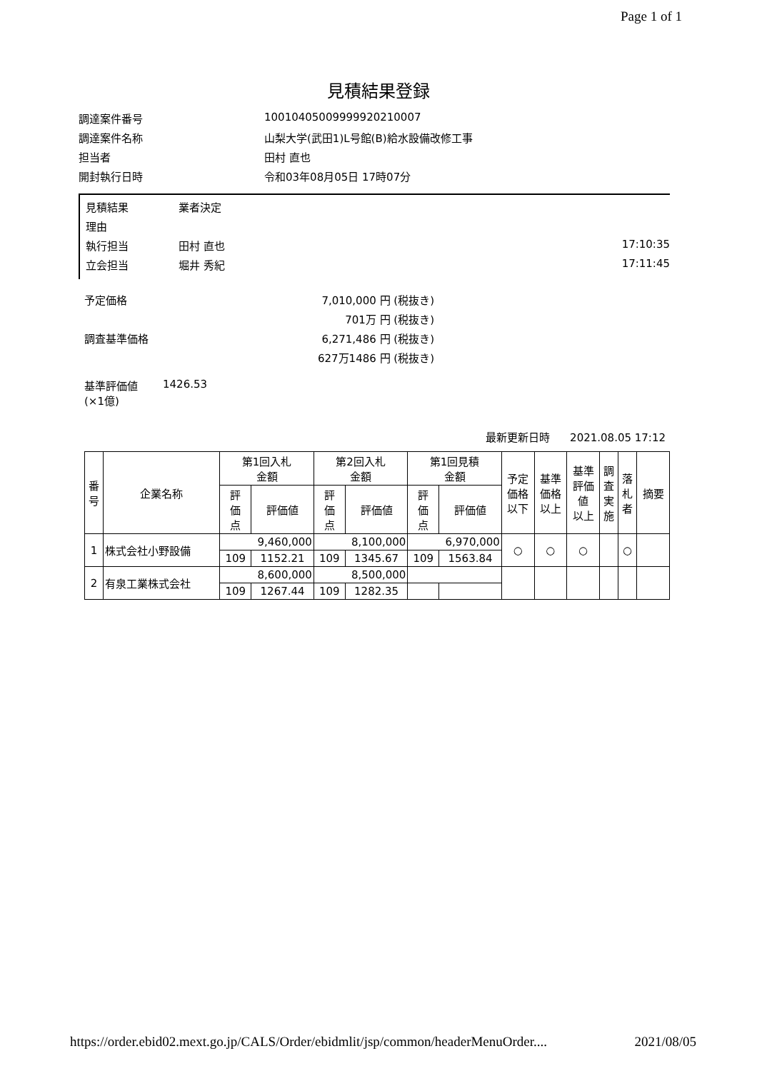Page 1 of 1
見積結果登録
調達案件番号 10010405009999920210007
調達案件名称 山梨大学(武田1)L号館(B)給水設備改修工事
担当者 田村 直也
開封執行日時 令和03年08月05日 17時07分
見積結果 業者決定
理由
執行担当 田村 直也 17:10:35
立会担当 堀井 秀紀 17:11:45
予定価格 7,010,000 円 (税抜き)
701万 円 (税抜き)
調査基準価格 6,271,486 円 (税抜き)
627万1486 円 (税抜き)
基準評価値
(×1億) 1426.53
最新更新日時 2021.08.05 17:12
| 番 号 | 企業名称 | 第1回入札 金額 | | 第2回入札 金額 | | 第1回見積 金額 | | 予定 価格 以下 | 基準 価格 以上 | 基準 評価 値 以上 | 調 査 実 施 | 落 札 者 | 摘要 |
| --- | --- | --- | --- | --- | --- | --- | --- | --- | --- | --- | --- | --- | --- |
| | | 評 価 点 | 評価値 | 評 価 点 | 評価値 | 評 価 点 | 評価値 | | | | | | |
| 1 | 株式会社小野設備 | 9,460,000 | | 8,100,000 | | 6,970,000 | | ○ | ○ | ○ | | ○ | |
| | | 109 | 1152.21 | 109 | 1345.67 | 109 | 1563.84 | | | | | | |
| 2 | 有泉工業株式会社 | 8,600,000 | | 8,500,000 | | | | | | | | | |
| | | 109 | 1267.44 | 109 | 1282.35 | | | | | | | | |
https://order.ebid02.mext.go.jp/CALS/Order/ebidmlit/jsp/common/headerMenuOrder.... 2021/08/05